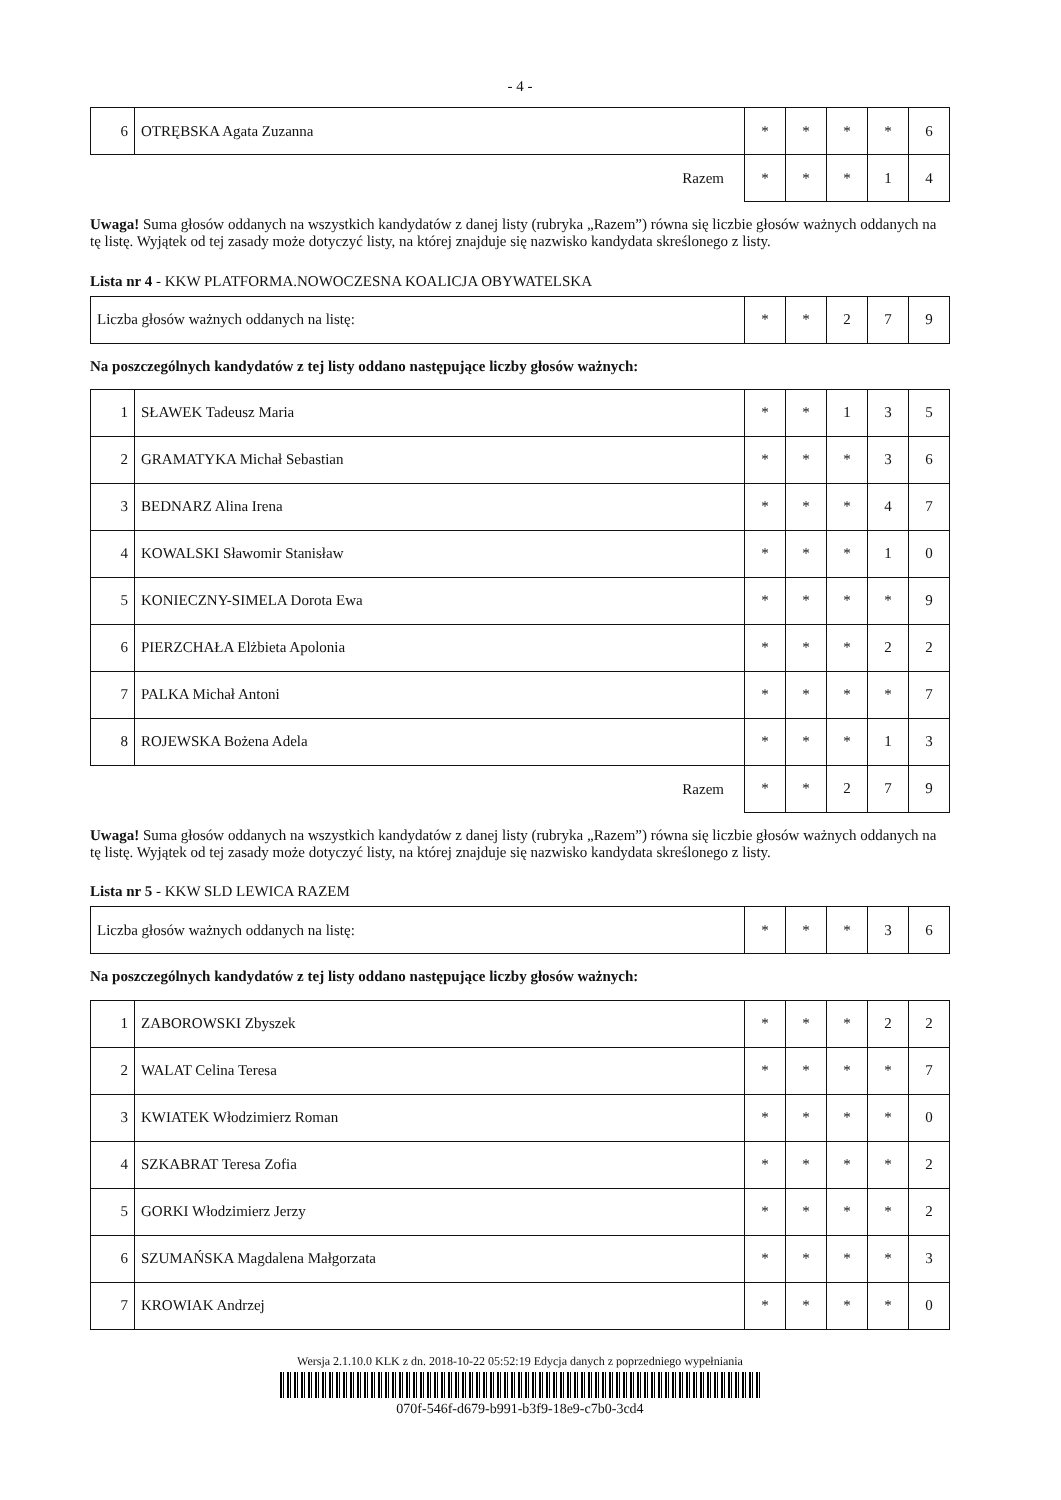- 4 -
| 6 | OTRĘBSKA Agata Zuzanna | * | * | * | * | 6 |
| Razem | | * | * | * | 1 | 4 |
Uwaga! Suma głosów oddanych na wszystkich kandydatów z danej listy (rubryka „Razem”) równa się liczbie głosów ważnych oddanych na tę listę. Wyjątek od tej zasady może dotyczyć listy, na której znajduje się nazwisko kandydata skreślonego z listy.
Lista nr 4 - KKW PLATFORMA.NOWOCZESNA KOALICJA OBYWATELSKA
| Liczba głosów ważnych oddanych na listę: | * | * | 2 | 7 | 9 |
Na poszczególnych kandydatów z tej listy oddano następujące liczby głosów ważnych:
| 1 | SŁAWEK Tadeusz Maria | * | * | 1 | 3 | 5 |
| 2 | GRAMATYKA Michał Sebastian | * | * | * | 3 | 6 |
| 3 | BEDNARZ Alina Irena | * | * | * | 4 | 7 |
| 4 | KOWALSKI Sławomir Stanisław | * | * | * | 1 | 0 |
| 5 | KONIECZNY-SIMELA Dorota Ewa | * | * | * | * | 9 |
| 6 | PIERZCHAŁA Elżbieta Apolonia | * | * | * | 2 | 2 |
| 7 | PALKA Michał Antoni | * | * | * | * | 7 |
| 8 | ROJEWSKA Bożena Adela | * | * | * | 1 | 3 |
| Razem | | * | * | 2 | 7 | 9 |
Uwaga! Suma głosów oddanych na wszystkich kandydatów z danej listy (rubryka „Razem”) równa się liczbie głosów ważnych oddanych na tę listę. Wyjątek od tej zasady może dotyczyć listy, na której znajduje się nazwisko kandydata skreślonego z listy.
Lista nr 5 - KKW SLD LEWICA RAZEM
| Liczba głosów ważnych oddanych na listę: | * | * | * | 3 | 6 |
Na poszczególnych kandydatów z tej listy oddano następujące liczby głosów ważnych:
| 1 | ZABOROWSKI Zbyszek | * | * | * | 2 | 2 |
| 2 | WALAT Celina Teresa | * | * | * | * | 7 |
| 3 | KWIATEK Włodzimierz Roman | * | * | * | * | 0 |
| 4 | SZKABRAT Teresa Zofia | * | * | * | * | 2 |
| 5 | GORKI Włodzimierz Jerzy | * | * | * | * | 2 |
| 6 | SZUMAŃSKA Magdalena Małgorzata | * | * | * | * | 3 |
| 7 | KROWIAK Andrzej | * | * | * | * | 0 |
Wersja 2.1.10.0 KLK z dn. 2018-10-22 05:52:19 Edycja danych z poprzedniego wypełniania
070f-546f-d679-b991-b3f9-18e9-c7b0-3cd4